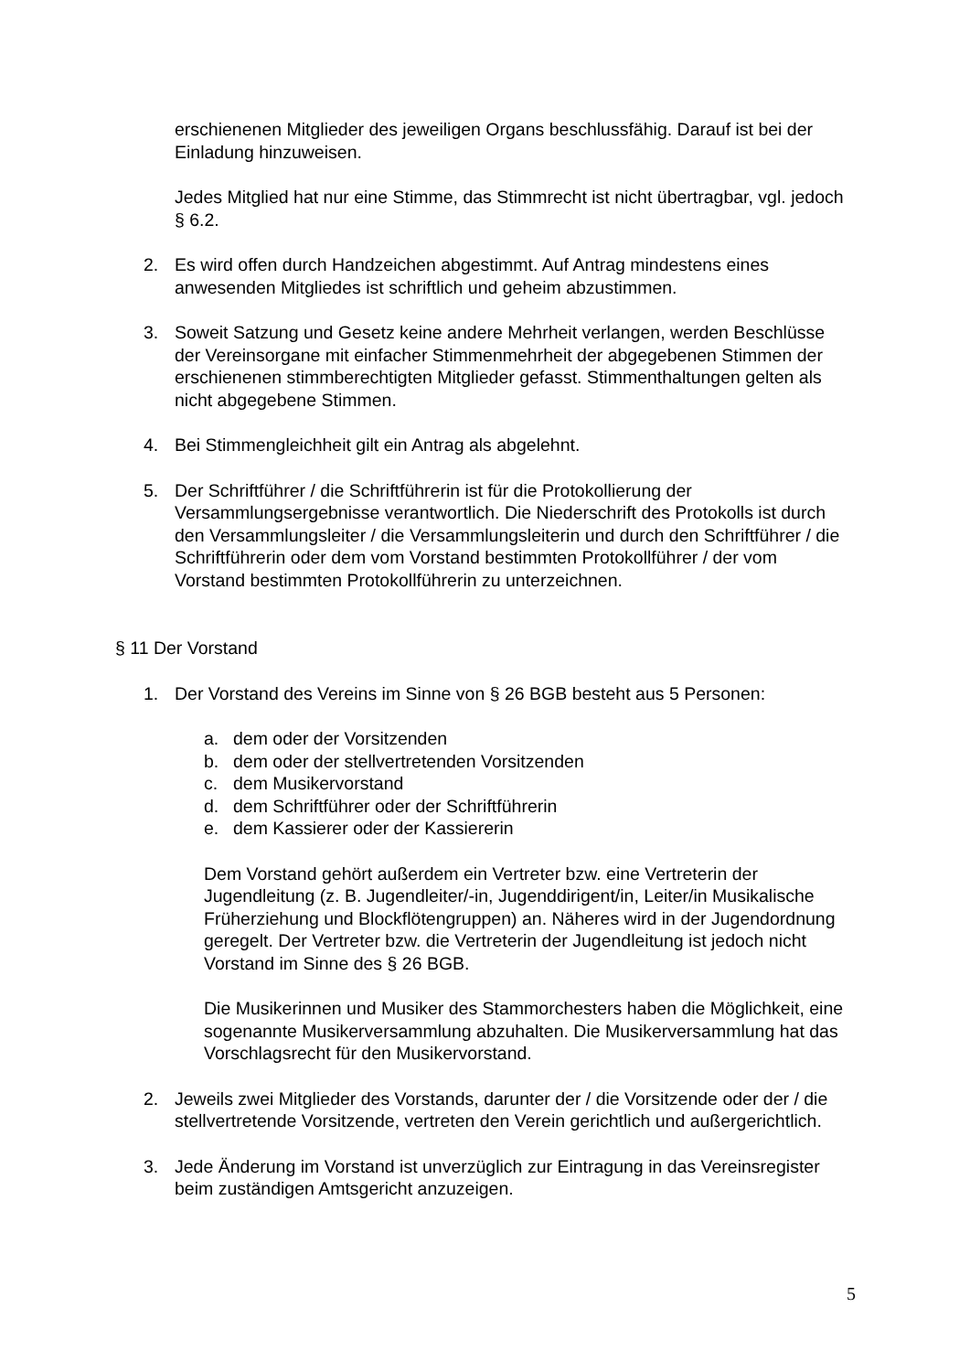erschienenen Mitglieder des jeweiligen Organs beschlussfähig. Darauf ist bei der Einladung hinzuweisen.
Jedes Mitglied hat nur eine Stimme, das Stimmrecht ist nicht übertragbar, vgl. jedoch § 6.2.
2. Es wird offen durch Handzeichen abgestimmt. Auf Antrag mindestens eines anwesenden Mitgliedes ist schriftlich und geheim abzustimmen.
3. Soweit Satzung und Gesetz keine andere Mehrheit verlangen, werden Beschlüsse der Vereinsorgane mit einfacher Stimmenmehrheit der abgegebenen Stimmen der erschienenen stimmberechtigten Mitglieder gefasst. Stimmenthaltungen gelten als nicht abgegebene Stimmen.
4. Bei Stimmengleichheit gilt ein Antrag als abgelehnt.
5. Der Schriftführer / die Schriftführerin ist für die Protokollierung der Versammlungsergebnisse verantwortlich. Die Niederschrift des Protokolls ist durch den Versammlungsleiter / die Versammlungsleiterin und durch den Schriftführer / die Schriftführerin oder dem vom Vorstand bestimmten Protokollführer / der vom Vorstand bestimmten Protokollführerin zu unterzeichnen.
§ 11 Der Vorstand
1. Der Vorstand des Vereins im Sinne von § 26 BGB besteht aus 5 Personen:
a. dem oder der Vorsitzenden
b. dem oder der stellvertretenden Vorsitzenden
c. dem Musikervorstand
d. dem Schriftführer oder der Schriftführerin
e. dem Kassierer oder der Kassiererin
Dem Vorstand gehört außerdem ein Vertreter bzw. eine Vertreterin der Jugendleitung (z. B. Jugendleiter/-in, Jugenddirigent/in, Leiter/in Musikalische Früherziehung und Blockflötengruppen) an. Näheres wird in der Jugendordnung geregelt. Der Vertreter bzw. die Vertreterin der Jugendleitung ist jedoch nicht Vorstand im Sinne des § 26 BGB.
Die Musikerinnen und Musiker des Stammorchesters haben die Möglichkeit, eine sogenannte Musikerversammlung abzuhalten. Die Musikerversammlung hat das Vorschlagsrecht für den Musikervorstand.
2. Jeweils zwei Mitglieder des Vorstands, darunter der / die Vorsitzende oder der / die stellvertretende Vorsitzende, vertreten den Verein gerichtlich und außergerichtlich.
3. Jede Änderung im Vorstand ist unverzüglich zur Eintragung in das Vereinsregister beim zuständigen Amtsgericht anzuzeigen.
5